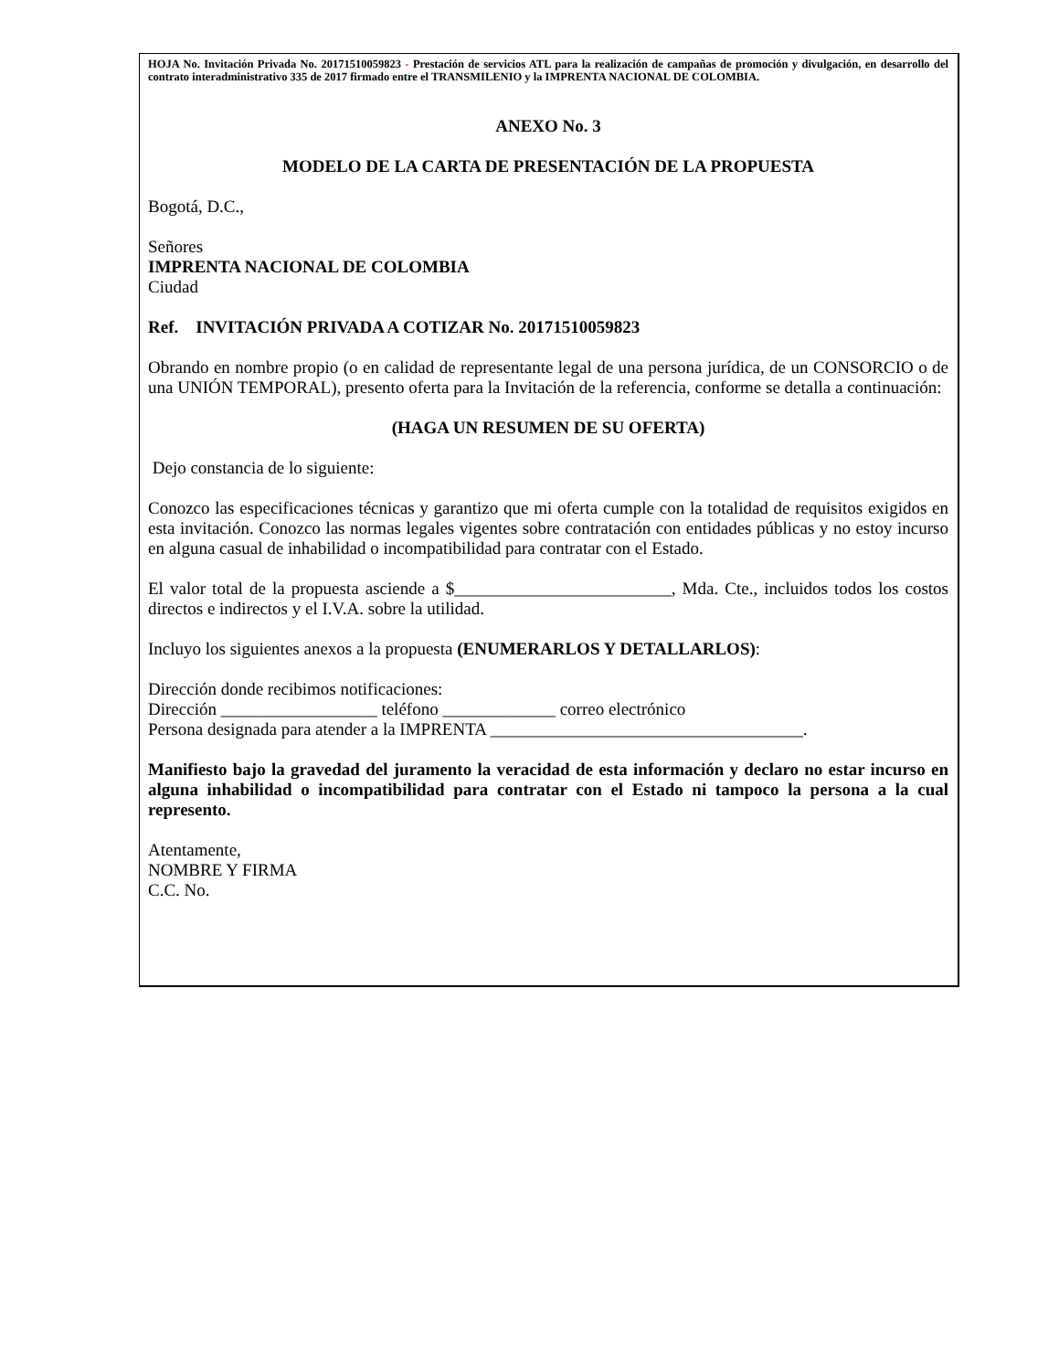HOJA No. Invitación Privada No. 20171510059823 - Prestación de servicios ATL para la realización de campañas de promoción y divulgación, en desarrollo del contrato interadministrativo 335 de 2017 firmado entre el TRANSMILENIO y la IMPRENTA NACIONAL DE COLOMBIA.
ANEXO No. 3
MODELO DE LA CARTA DE PRESENTACIÓN DE LA PROPUESTA
Bogotá, D.C.,
Señores
IMPRENTA NACIONAL DE COLOMBIA
Ciudad
Ref. INVITACIÓN PRIVADA A COTIZAR No. 20171510059823
Obrando en nombre propio (o en calidad de representante legal de una persona jurídica, de un CONSORCIO o de una UNIÓN TEMPORAL), presento oferta para la Invitación de la referencia, conforme se detalla a continuación:
(HAGA UN RESUMEN DE SU OFERTA)
Dejo constancia de lo siguiente:
Conozco las especificaciones técnicas y garantizo que mi oferta cumple con la totalidad de requisitos exigidos en esta invitación. Conozco las normas legales vigentes sobre contratación con entidades públicas y no estoy incurso en alguna casual de inhabilidad o incompatibilidad para contratar con el Estado.
El valor total de la propuesta asciende a $_________________________, Mda. Cte., incluidos todos los costos directos e indirectos y el I.V.A. sobre la utilidad.
Incluyo los siguientes anexos a la propuesta (ENUMERARLOS Y DETALLARLOS):
Dirección donde recibimos notificaciones:
Dirección __________________ teléfono _____________ correo electrónico
Persona designada para atender a la IMPRENTA ____________________________________.
Manifiesto bajo la gravedad del juramento la veracidad de esta información y declaro no estar incurso en alguna inhabilidad o incompatibilidad para contratar con el Estado ni tampoco la persona a la cual represento.
Atentamente,
NOMBRE Y FIRMA
C.C. No.